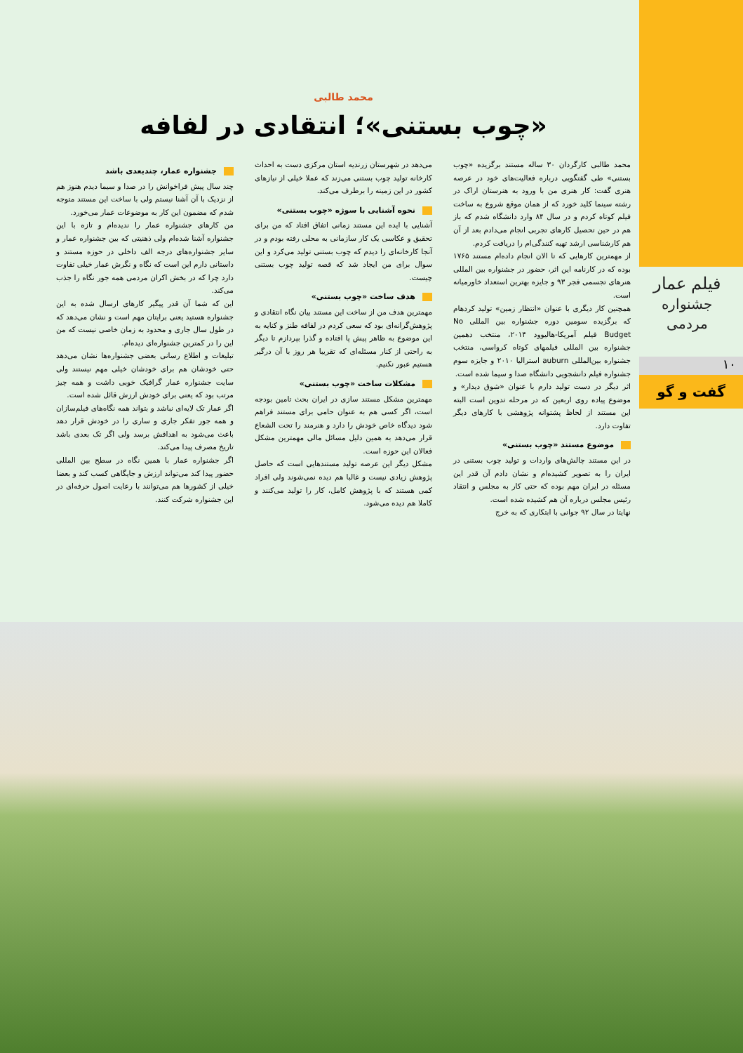فیلم عمار
جشنواره مردمی
۱۰
گفت و گو
محمد طالبی
«چوب بستنی»؛ انتقادی در لفافه
محمد طالبی کارگردان ۳۰ ساله مستند برگزیده «چوب بستنی» طی گفتگویی درباره فعالیت‌های خود در عرصه هنری گفت: کار هنری من با ورود به هنرستان اراک در رشته سینما کلید خورد که از همان موقع شروع به ساخت فیلم کوتاه کردم و در سال ۸۴ وارد دانشگاه شدم که باز هم در حین تحصیل کارهای تجربی انجام می‌دادم بعد از آن هم کارشناسی ارشد تهیه کنندگی‌ام را دریافت کردم.
از مهمترین کارهایی که تا الان انجام داده‌ام مستند ۱۷۶۵ بوده که در کارنامه این اثر، حضور در جشنواره بین المللی هنرهای تجسمی فجر ۹۳ و جایزه بهترین استعداد خاورمیانه است.
همچنین کار دیگری با عنوان «انتظار زمین» تولید کردهام که برگزیده سومین دوره جشنواره بین المللی No Budget فیلم آمریکا-هالیوود ۲۰۱۴، منتخب دهمین جشنواره بین المللی فیلمهای کوتاه کرواسی، منتخب جشنواره بین‌المللی auburn استرالیا ۲۰۱۰ و جایزه سوم جشنواره فیلم دانشجویی دانشگاه صدا و سیما شده است.
اثر دیگر در دست تولید دارم با عنوان «شوق دیدار» و موضوع پیاده روی اربعین که در مرحله تدوین است البته این مستند از لحاظ پشتوانه پژوهشی با کارهای دیگر تفاوت دارد.
موضوع مستند «چوب بستنی»
در این مستند چالش‌های واردات و تولید چوب بستنی در ایران را به تصویر کشیده‌ام و نشان دادم آن قدر این مسئله در ایران مهم بوده که حتی کار به مجلس و انتقاد رئیس مجلس درباره آن هم کشیده شده است.
نهایتا در سال ۹۲ جوانی با ابتکاری که به خرج
می‌دهد در شهرستان زرندیه استان مرکزی دست به احداث کارخانه تولید چوب بستنی می‌زند که عملا خیلی از نیازهای کشور در این زمینه را برطرف می‌کند.
نحوه آشنایی با سوژه «چوب بستنی»
آشنایی با ایده این مستند زمانی اتفاق افتاد که من برای تحقیق و عکاسی یک کار سازمانی به محلی رفته بودم و در آنجا کارخانه‌ای را دیدم که چوب بستنی تولید می‌کرد و این سوال برای من ایجاد شد که قصه تولید چوب بستنی چیست.
هدف ساخت «چوب بستنی»
مهمترین هدف من از ساخت این مستند بیان نگاه انتقادی و پژوهش‌گرانه‌ای بود که سعی کردم در لفافه طنز و کنایه به این موضوع به ظاهر پیش پا افتاده و گذرا بپردازم تا دیگر به راحتی از کنار مسئله‌ای که تقریبا هر روز با آن درگیر هستیم عبور نکنیم.
مشکلات ساخت «چوب بستنی»
مهمترین مشکل مستند سازی در ایران بحث تامین بودجه است، اگر کسی هم به عنوان حامی برای مستند فراهم شود دیدگاه خاص خودش را دارد و هنرمند را تحت الشعاع قرار می‌دهد به همین دلیل مسائل مالی مهمترین مشکل فعالان این حوزه است.
مشکل دیگر این عرصه تولید مستندهایی است که حاصل پژوهش زیادی نیست و غالبا هم دیده نمی‌شوند ولی افراد کمی هستند که با پژوهش کامل، کار را تولید می‌کنند و کاملا هم دیده می‌شود.
جشنواره عمار، چندبعدی باشد
چند سال پیش فراخوانش را در صدا و سیما دیدم هنوز هم از نزدیک با آن آشنا نیستم ولی با ساخت این مستند متوجه شدم که مضمون این کار به موضوعات عمار می‌خورد.
من کارهای جشنواره عمار را ندیده‌ام و تازه با این جشنواره آشنا شده‌ام ولی ذهنیتی که بین جشنواره عمار و سایر جشنواره‌های درجه الف داخلی در حوزه مستند و داستانی دارم این است که نگاه و نگرش عمار خیلی تفاوت دارد چرا که در بخش اکران مردمی همه جور نگاه را جذب می‌کند.
این که شما آن قدر پیگیر کارهای ارسال شده به این جشنواره هستید یعنی برایتان مهم است و نشان می‌دهد که در طول سال جاری و محدود به زمان خاصی نیست که من این را در کمترین جشنواره‌ای دیده‌ام.
تبلیغات و اطلاع رسانی بعضی جشنواره‌ها نشان می‌دهد حتی خودشان هم برای خودشان خیلی مهم نیستند ولی سایت جشنواره عمار گرافیک خوبی داشت و همه چیز مرتب بود که یعنی برای خودش ارزش قائل شده است.
اگر عمار تک لایه‌ای نباشد و بتواند همه نگاه‌های فیلم‌سازان و همه جور تفکر جاری و ساری را در خودش قرار دهد باعث می‌شود به اهدافش برسد ولی اگر تک بعدی باشد تاریخ مصرف پیدا می‌کند.
اگر جشنواره عمار با همین نگاه در سطح بین المللی حضور پیدا کند می‌تواند ارزش و جایگاهی کسب کند و بعضا خیلی از کشورها هم می‌توانند با رعایت اصول حرفه‌ای در این جشنواره شرکت کنند.